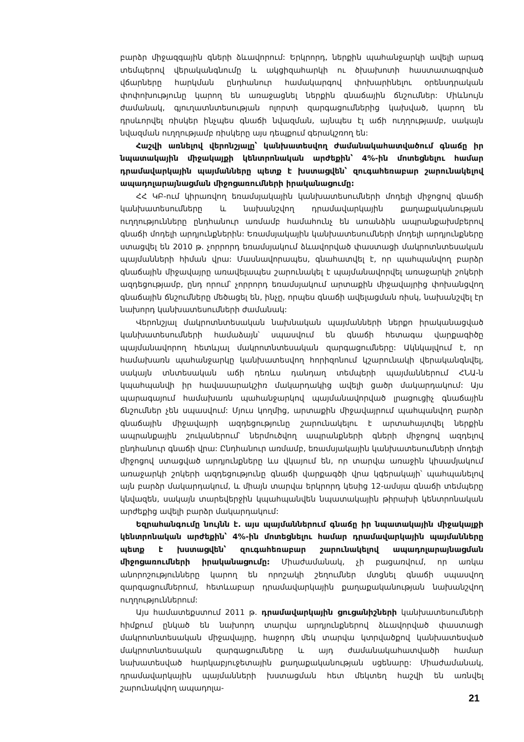բարձր միջազգային գների ձևավորում: Երկրորդ, ներքին պահանջարկի ավելի արագ տեմպերով վերականգնումը և ակցիզահարկի ու ծխախոտի հաստատագրված վճարները հարկման ընդհանուր համակարգով փոխարինելու օրենսդրական փոփոխությունը կարող են առաջացնել ներքին գնաճային ճնշումներ: Միևնույն ժամանակ, գյուղատնտեսության ոլորտի զարգացումներից կախված, կարող են դրսևորվել ռիսկեր ինչպես գնաճի նվազման, այնպես էլ աճի ուղղությամբ, սակայն նվազման ուղղությամբ ռիսկերը այս դեպքում գերակշռող են:
Հաշվի առնելով վերոնշյալը՝ կանխատեսվող ժամանակահատվածում գնաճը իր նպատակային միջակայքի կենտրոնական արժեքին՝ 4%-ին մոտեցնելու համար դրամավարկային պայմանները պետք է խստացվեն՝ զուգահեռաբար շարունակելով ապադոլարայնացման միջոցառումների իրականացումը:
ՀՀ ԿԲ-ում կիրառվող եռամսյակային կանխատեսումների մոդելի միջոցով գնաճի կանխատեսումները և նախանշվող դրամավարկային քաղաքականության ուղղությունները ընդհանուր առմամբ համահունչ են առանձին ապրանքախմբերով գնաճի մոդելի արդյունքներին: Եռամսյակային կանխատեսումների մոդելի արդյունքները ստացվել են 2010 թ. չորրորդ եռամսյակում ձևավորված փաստացի մակրոտնտեսական պայմանների հիման վրա: Մասնավորապես, գնահատվել է, որ պահպանվող բարձր գնաճային միջավայրը առավելապես շարունակել է պայմանավորվել առաջարկի շոկերի ազդեցությամբ, ընդ որում՝ չորրորդ եռամսյակում արտաքին միջավայրից փոխանցվող գնաճային ճնշումները մեծացել են, ինչը, որպես գնաճի ավելացման ռիսկ, նախանշվել էր նախորդ կանխատեսումների ժամանակ:
Վերոնշյալ մակրոտնտեսական նախնական պայմանների ներքո իրականացված կանխատեսումների համաձայն՝ սպասվում են գնաճի հետագա վարքագիծը պայմանավորող հետևյալ մակրոտնտեսական զարգացումները: Ակնկալվում է, որ համախառն պահանջարկը կանխատեսվող հորիզոնում կշարունակի վերականգնվել, սակայն տնտեսական աճի դեռևս դանդաղ տեմպերի պայմաններում ՀՆԱ-ն կպահպանվի իր հավասարակշիռ մակարդակից ավելի ցածր մակարդակում: Այս պարագայում համախառն պահանջարկով պայմանավորված լրացուցիչ գնաճային ճնշումներ չեն սպասվում: Մյուս կողմից, արտաքին միջավայրում պահպանվող բարձր գնաճային միջավայրի ազդեցությունը շարունակելու է արտահայտվել ներքին ապրանքային շուկաներում՝ ներմուծվող ապրանքների գների միջոցով ազդելով ընդհանուր գնաճի վրա: Ընդհանուր առմամբ, եռամսյակային կանխատեսումների մոդելի միջոցով ստացված արդյունքները ևս վկայում են, որ տարվա առաջին կիսամյակում առաջարկի շոկերի ազդեցությունը գնաճի վարքագծի վրա կգերակայի՝ պահպանելով այն բարձր մակարդակում, և միայն տարվա երկրորդ կեսից 12-ամսյա գնաճի տեմպերը կնվազեն, սակայն տարեվերջին կպահպանվեն նպատակային թիրախի կենտրոնական արժեքից ավելի բարձր մակարդակում:
Եզրահանգումը նույնն է. այս պայմաններում գնաճը իր նպատակային միջակայքի կենտրոնական արժեքին՝ 4%-ին մոտեցնելու համար դրամավարկային պայմանները պետք է խստացվեն՝ զուգահեռաբար շարունակելով ապադոլարայնացման միջոցառումների իրականացումը: Միաժամանակ, չի բացառվում, որ առկա անորոշությունները կարող են որոշակի շեղումներ մտցնել գնաճի սպասվող զարգացումներում, հետևաբար դրամավարկային քաղաքականության նախանշվող ուղղություններում:
Այս համատեքստում 2011 թ. դրամավարկային ցուցանիշների կանխատեսումների հիմքում ընկած են նախորդ տարվա արդյունքներով ձևավորված փաստացի մակրոտնտեսական միջավայրը, հաջորդ մեկ տարվա կտրվածքով կանխատեսված մակրոտնտեսական զարգացումները և այդ ժամանակահատվածի համար նախատեսված հարկաբյուջետային քաղաքականության սցենարը: Միաժամանակ, դրամավարկային պայմանների խստացման հետ մեկտեղ հաշվի են առնվել շարունակվող ապադոլա-
21